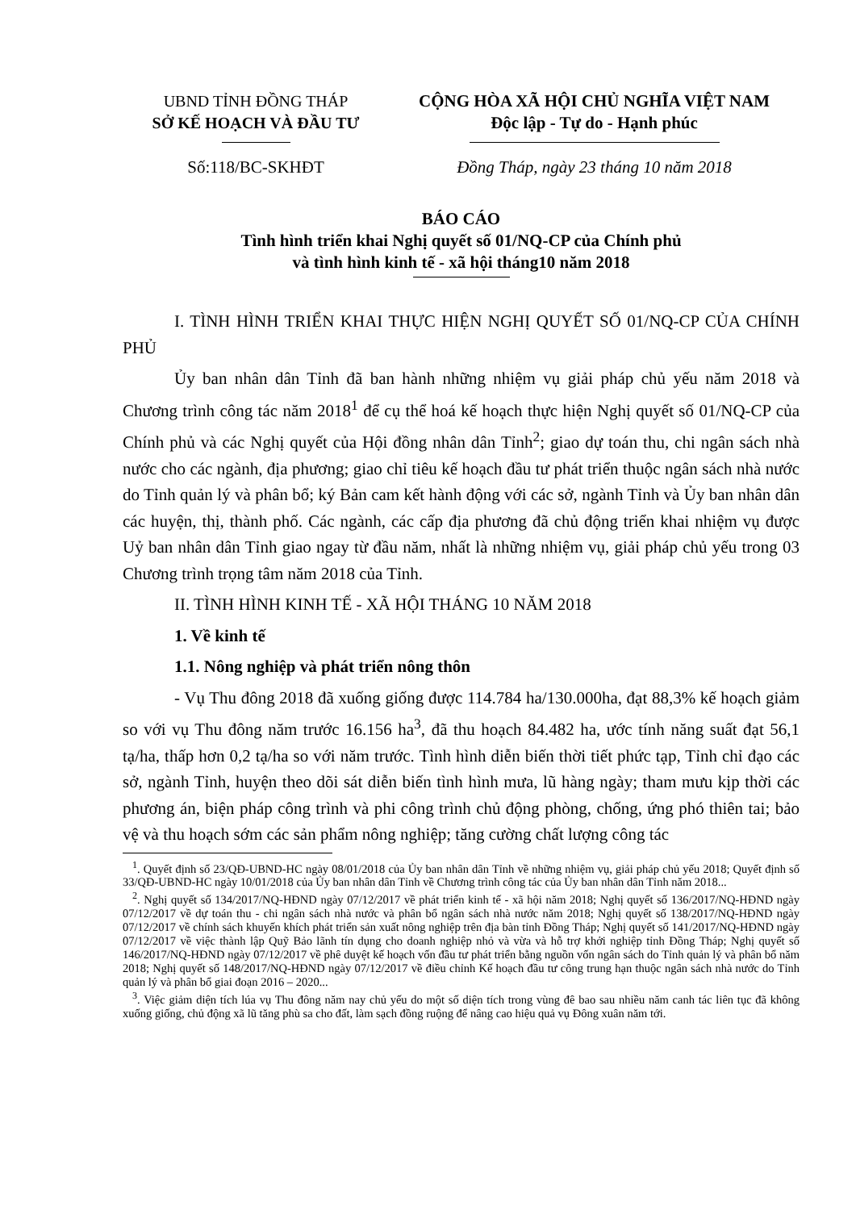UBND TỈNH ĐỒNG THÁP
SỞ KẾ HOẠCH VÀ ĐẦU TƯ
CỘNG HÒA XÃ HỘI CHỦ NGHĨA VIỆT NAM
Độc lập - Tự do - Hạnh phúc
Số:118/BC-SKHĐT Đồng Tháp, ngày 23 tháng 10 năm 2018
BÁO CÁO
Tình hình triển khai Nghị quyết số 01/NQ-CP của Chính phủ
và tình hình kinh tế - xã hội tháng10 năm 2018
I. TÌNH HÌNH TRIỂN KHAI THỰC HIỆN NGHỊ QUYẾT SỐ 01/NQ-CP CỦA CHÍNH PHỦ
Ủy ban nhân dân Tỉnh đã ban hành những nhiệm vụ giải pháp chủ yếu năm 2018 và Chương trình công tác năm 2018<sup>1</sup> để cụ thể hoá kế hoạch thực hiện Nghị quyết số 01/NQ-CP của Chính phủ và các Nghị quyết của Hội đồng nhân dân Tỉnh<sup>2</sup>; giao dự toán thu, chi ngân sách nhà nước cho các ngành, địa phương; giao chỉ tiêu kế hoạch đầu tư phát triển thuộc ngân sách nhà nước do Tỉnh quản lý và phân bổ; ký Bản cam kết hành động với các sở, ngành Tỉnh và Ủy ban nhân dân các huyện, thị, thành phố. Các ngành, các cấp địa phương đã chủ động triển khai nhiệm vụ được Uỷ ban nhân dân Tỉnh giao ngay từ đầu năm, nhất là những nhiệm vụ, giải pháp chủ yếu trong 03 Chương trình trọng tâm năm 2018 của Tỉnh.
II. TÌNH HÌNH KINH TẾ - XÃ HỘI THÁNG 10 NĂM 2018
1. Về kinh tế
1.1. Nông nghiệp và phát triển nông thôn
- Vụ Thu đông 2018 đã xuống giống được 114.784 ha/130.000ha, đạt 88,3% kế hoạch giảm so với vụ Thu đông năm trước 16.156 ha<sup>3</sup>, đã thu hoạch 84.482 ha, ước tính năng suất đạt 56,1 tạ/ha, thấp hơn 0,2 tạ/ha so với năm trước. Tình hình diễn biến thời tiết phức tạp, Tỉnh chỉ đạo các sở, ngành Tỉnh, huyện theo dõi sát diễn biến tình hình mưa, lũ hàng ngày; tham mưu kịp thời các phương án, biện pháp công trình và phi công trình chủ động phòng, chống, ứng phó thiên tai; bảo vệ và thu hoạch sớm các sản phẩm nông nghiệp; tăng cường chất lượng công tác
<sup>1</sup>. Quyết định số 23/QĐ-UBND-HC ngày 08/01/2018 của Ủy ban nhân dân Tỉnh về những nhiệm vụ, giải pháp chủ yếu 2018; Quyết định số 33/QĐ-UBND-HC ngày 10/01/2018 của Ủy ban nhân dân Tỉnh về Chương trình công tác của Ủy ban nhân dân Tỉnh năm 2018...
<sup>2</sup>. Nghị quyết số 134/2017/NQ-HĐND ngày 07/12/2017 về phát triển kinh tế - xã hội năm 2018; Nghị quyết số 136/2017/NQ-HĐND ngày 07/12/2017 về dự toán thu - chi ngân sách nhà nước và phân bổ ngân sách nhà nước năm 2018; Nghị quyết số 138/2017/NQ-HĐND ngày 07/12/2017 về chính sách khuyến khích phát triển sản xuất nông nghiệp trên địa bàn tỉnh Đồng Tháp; Nghị quyết số 141/2017/NQ-HĐND ngày 07/12/2017 về việc thành lập Quỹ Bảo lãnh tín dụng cho doanh nghiệp nhỏ và vừa và hỗ trợ khởi nghiệp tỉnh Đồng Tháp; Nghị quyết số 146/2017/NQ-HĐND ngày 07/12/2017 về phê duyệt kế hoạch vốn đầu tư phát triển bằng nguồn vốn ngân sách do Tỉnh quản lý và phân bổ năm 2018; Nghị quyết số 148/2017/NQ-HĐND ngày 07/12/2017 về điều chỉnh Kế hoạch đầu tư công trung hạn thuộc ngân sách nhà nước do Tỉnh quản lý và phân bổ giai đoạn 2016 – 2020...
<sup>3</sup>. Việc giảm diện tích lúa vụ Thu đông năm nay chủ yếu do một số diện tích trong vùng đê bao sau nhiều năm canh tác liên tục đã không xuống giống, chủ động xã lũ tăng phù sa cho đất, làm sạch đồng ruộng để nâng cao hiệu quả vụ Đông xuân năm tới.